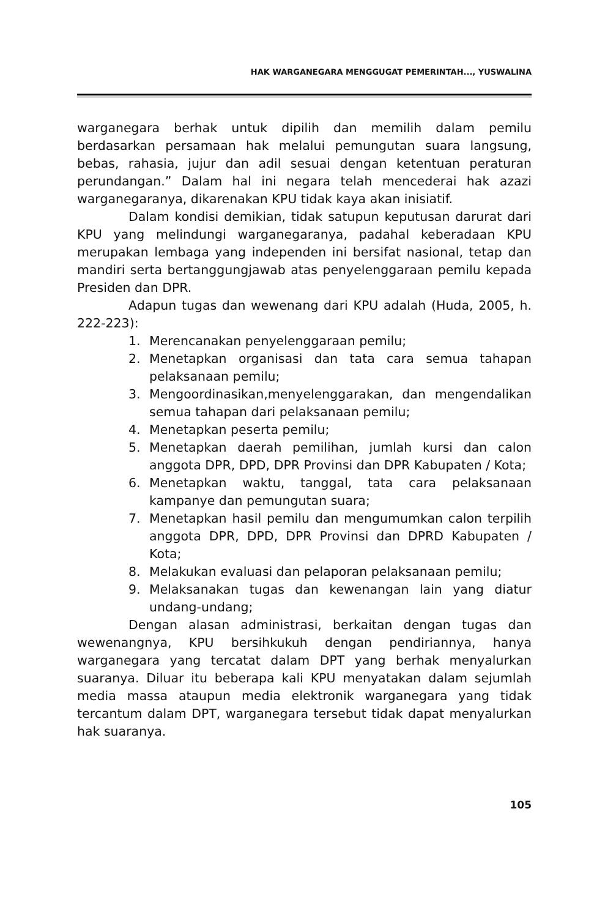HAK WARGANEGARA MENGGUGAT PEMERINTAH..., YUSWALINA
warganegara berhak untuk dipilih dan memilih dalam pemilu berdasarkan persamaan hak melalui pemungutan suara langsung, bebas, rahasia, jujur dan adil sesuai dengan ketentuan peraturan perundangan.” Dalam hal ini negara telah mencederai hak azazi warganegaranya, dikarenakan KPU tidak kaya akan inisiatif.
Dalam kondisi demikian, tidak satupun keputusan darurat dari KPU yang melindungi warganegaranya, padahal keberadaan KPU merupakan lembaga yang independen ini bersifat nasional, tetap dan mandiri serta bertanggungjawab atas penyelenggaraan pemilu kepada Presiden dan DPR.
Adapun tugas dan wewenang dari KPU adalah (Huda, 2005, h. 222-223):
1. Merencanakan penyelenggaraan pemilu;
2. Menetapkan organisasi dan tata cara semua tahapan pelaksanaan pemilu;
3. Mengoordinasikan,menyelenggarakan, dan mengendalikan semua tahapan dari pelaksanaan pemilu;
4. Menetapkan peserta pemilu;
5. Menetapkan daerah pemilihan, jumlah kursi dan calon anggota DPR, DPD, DPR Provinsi dan DPR Kabupaten / Kota;
6. Menetapkan waktu, tanggal, tata cara pelaksanaan kampanye dan pemungutan suara;
7. Menetapkan hasil pemilu dan mengumumkan calon terpilih anggota DPR, DPD, DPR Provinsi dan DPRD Kabupaten / Kota;
8. Melakukan evaluasi dan pelaporan pelaksanaan pemilu;
9. Melaksanakan tugas dan kewenangan lain yang diatur undang-undang;
Dengan alasan administrasi, berkaitan dengan tugas dan wewenangnya, KPU bersihkukuh dengan pendiriannya, hanya warganegara yang tercatat dalam DPT yang berhak menyalurkan suaranya. Diluar itu beberapa kali KPU menyatakan dalam sejumlah media massa ataupun media elektronik warganegara yang tidak tercantum dalam DPT, warganegara tersebut tidak dapat menyalurkan hak suaranya.
105